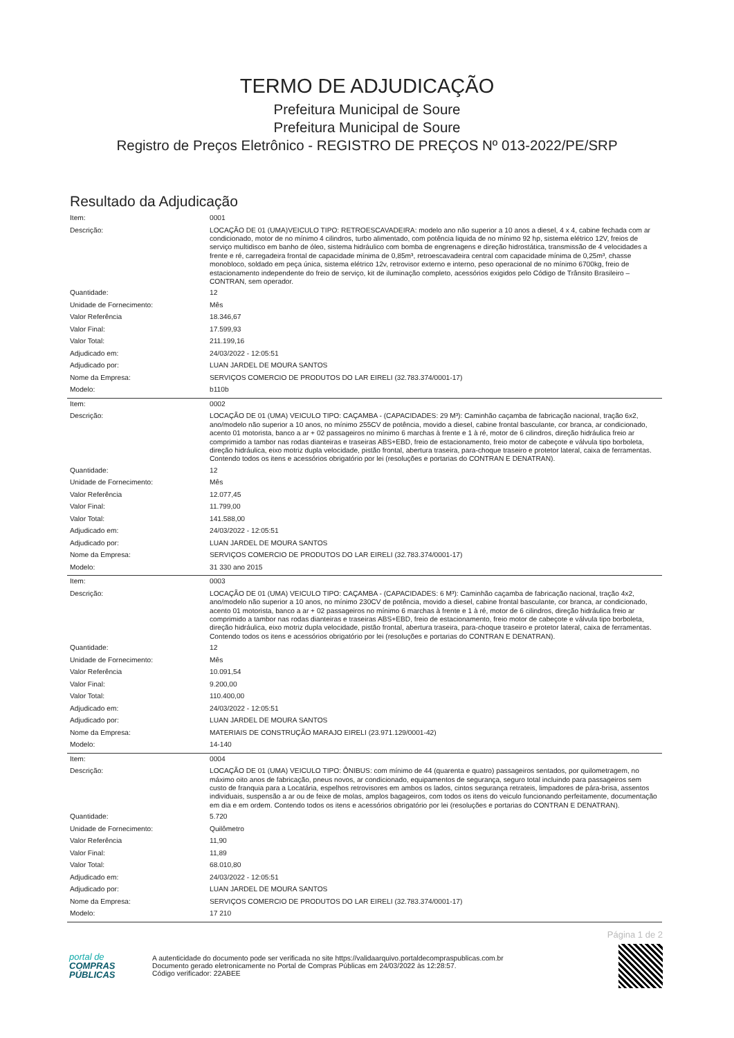TERMO DE ADJUDICAÇÃO
Prefeitura Municipal de Soure
Prefeitura Municipal de Soure
Registro de Preços Eletrônico - REGISTRO DE PREÇOS Nº 013-2022/PE/SRP
Resultado da Adjudicação
| Item: | 0001 |
| Descrição: | LOCAÇÃO DE 01 (UMA)VEICULO TIPO: RETROESCAVADEIRA: modelo ano não superior a 10 anos a diesel, 4 x 4, cabine fechada com ar condicionado, motor de no mínimo 4 cilindros, turbo alimentado, com potência liquida de no mínimo 92 hp, sistema elétrico 12V, freios de serviço multidisco em banho de óleo, sistema hidráulico com bomba de engrenagens e direção hidrostática, transmissão de 4 velocidades a frente e ré, carregadeira frontal de capacidade mínima de 0,85m³, retroescavadeira central com capacidade mínima de 0,25m³, chasse monobloco, soldado em peça única, sistema elétrico 12v, retrovisor externo e interno, peso operacional de no mínimo 6700kg, freio de estacionamento independente do freio de serviço, kit de iluminação completo, acessórios exigidos pelo Código de Trânsito Brasileiro – CONTRAN, sem operador. |
| Quantidade: | 12 |
| Unidade de Fornecimento: | Mês |
| Valor Referência | 18.346,67 |
| Valor Final: | 17.599,93 |
| Valor Total: | 211.199,16 |
| Adjudicado em: | 24/03/2022 - 12:05:51 |
| Adjudicado por: | LUAN JARDEL DE MOURA SANTOS |
| Nome da Empresa: | SERVIÇOS COMERCIO DE PRODUTOS DO LAR EIRELI (32.783.374/0001-17) |
| Modelo: | b110b |
| Item: | 0002 |
| Descrição: | LOCAÇÃO DE 01 (UMA) VEICULO TIPO: CAÇAMBA - (CAPACIDADES: 29 M³): Caminhão caçamba de fabricação nacional, tração 6x2, ano/modelo não superior a 10 anos, no mínimo 255CV de potência, movido a diesel, cabine frontal basculante, cor branca, ar condicionado, acento 01 motorista, banco a ar + 02 passageiros no mínimo 6 marchas à frente e 1 à ré, motor de 6 cilindros, direção hidráulica freio ar comprimido a tambor nas rodas dianteiras e traseiras ABS+EBD, freio de estacionamento, freio motor de cabeçote e válvula tipo borboleta, direção hidráulica, eixo motriz dupla velocidade, pistão frontal, abertura traseira, para-choque traseiro e protetor lateral, caixa de ferramentas. Contendo todos os itens e acessórios obrigatório por lei (resoluções e portarias do CONTRAN E DENATRAN). |
| Quantidade: | 12 |
| Unidade de Fornecimento: | Mês |
| Valor Referência | 12.077,45 |
| Valor Final: | 11.799,00 |
| Valor Total: | 141.588,00 |
| Adjudicado em: | 24/03/2022 - 12:05:51 |
| Adjudicado por: | LUAN JARDEL DE MOURA SANTOS |
| Nome da Empresa: | SERVIÇOS COMERCIO DE PRODUTOS DO LAR EIRELI (32.783.374/0001-17) |
| Modelo: | 31 330 ano 2015 |
| Item: | 0003 |
| Descrição: | LOCAÇÃO DE 01 (UMA) VEICULO TIPO: CAÇAMBA - (CAPACIDADES: 6 M³): Caminhão caçamba de fabricação nacional, tração 4x2, ano/modelo não superior a 10 anos, no mínimo 230CV de potência, movido a diesel, cabine frontal basculante, cor branca, ar condicionado, acento 01 motorista, banco a ar + 02 passageiros no mínimo 6 marchas à frente e 1 à ré, motor de 6 cilindros, direção hidráulica freio ar comprimido a tambor nas rodas dianteiras e traseiras ABS+EBD, freio de estacionamento, freio motor de cabeçote e válvula tipo borboleta, direção hidráulica, eixo motriz dupla velocidade, pistão frontal, abertura traseira, para-choque traseiro e protetor lateral, caixa de ferramentas. Contendo todos os itens e acessórios obrigatório por lei (resoluções e portarias do CONTRAN E DENATRAN). |
| Quantidade: | 12 |
| Unidade de Fornecimento: | Mês |
| Valor Referência | 10.091,54 |
| Valor Final: | 9.200,00 |
| Valor Total: | 110.400,00 |
| Adjudicado em: | 24/03/2022 - 12:05:51 |
| Adjudicado por: | LUAN JARDEL DE MOURA SANTOS |
| Nome da Empresa: | MATERIAIS DE CONSTRUÇÃO MARAJO EIRELI (23.971.129/0001-42) |
| Modelo: | 14-140 |
| Item: | 0004 |
| Descrição: | LOCAÇÃO DE 01 (UMA) VEICULO TIPO: ÔNIBUS: com mínimo de 44 (quarenta e quatro) passageiros sentados, por quilometragem, no máximo oito anos de fabricação, pneus novos, ar condicionado, equipamentos de segurança, seguro total incluindo para passageiros sem custo de franquia para a Locatária, espelhos retrovisores em ambos os lados, cintos segurança retrateis, limpadores de pára-brisa, assentos individuais, suspensão a ar ou de feixe de molas, amplos bagageiros, com todos os itens do veiculo funcionando perfeitamente, documentação em dia e em ordem. Contendo todos os itens e acessórios obrigatório por lei (resoluções e portarias do CONTRAN E DENATRAN). |
| Quantidade: | 5.720 |
| Unidade de Fornecimento: | Quilômetro |
| Valor Referência | 11,90 |
| Valor Final: | 11,89 |
| Valor Total: | 68.010,80 |
| Adjudicado em: | 24/03/2022 - 12:05:51 |
| Adjudicado por: | LUAN JARDEL DE MOURA SANTOS |
| Nome da Empresa: | SERVIÇOS COMERCIO DE PRODUTOS DO LAR EIRELI (32.783.374/0001-17) |
| Modelo: | 17 210 |
Página 1 de 2
portal de
COMPRAS
PÚBLICAS
A autenticidade do documento pode ser verificada no site https://validaarquivo.portaldecompraspublicas.com.br
Documento gerado eletronicamente no Portal de Compras Públicas em 24/03/2022 às 12:28:57.
Código verificador: 22ABEE